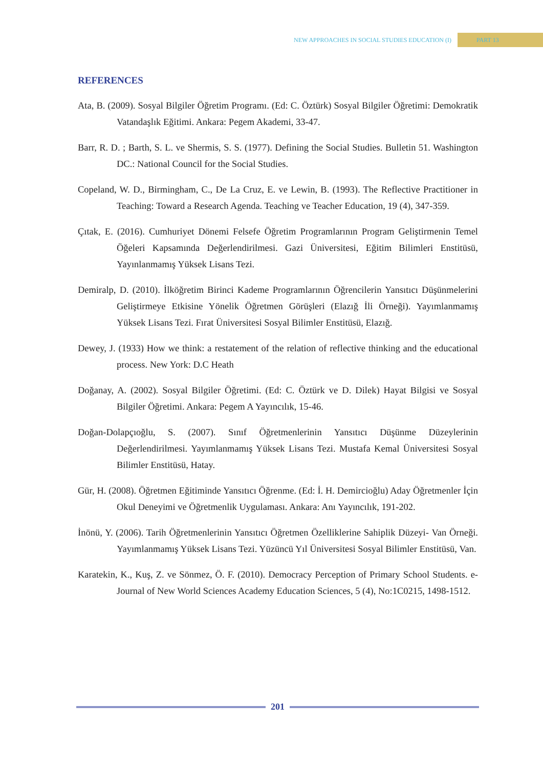NEW APPROACHES IN SOCIAL STUDIES EDUCATION (I)
PART 13
REFERENCES
Ata, B. (2009). Sosyal Bilgiler Öğretim Programı. (Ed: C. Öztürk) Sosyal Bilgiler Öğretimi: Demokratik Vatandaşlık Eğitimi. Ankara: Pegem Akademi, 33-47.
Barr, R. D. ; Barth, S. L. ve Shermis, S. S. (1977). Defining the Social Studies. Bulletin 51. Washington DC.: National Council for the Social Studies.
Copeland, W. D., Birmingham, C., De La Cruz, E. ve Lewin, B. (1993). The Reflective Practitioner in Teaching: Toward a Research Agenda. Teaching ve Teacher Education, 19 (4), 347-359.
Çıtak, E. (2016). Cumhuriyet Dönemi Felsefe Öğretim Programlarının Program Geliştirmenin Temel Öğeleri Kapsamında Değerlendirilmesi. Gazi Üniversitesi, Eğitim Bilimleri Enstitüsü, Yayınlanmamış Yüksek Lisans Tezi.
Demiralp, D. (2010). İlköğretim Birinci Kademe Programlarının Öğrencilerin Yansıtıcı Düşünmelerini Geliştirmeye Etkisine Yönelik Öğretmen Görüşleri (Elazığ İli Örneği). Yayımlanmamış Yüksek Lisans Tezi. Fırat Üniversitesi Sosyal Bilimler Enstitüsü, Elazığ.
Dewey, J. (1933) How we think: a restatement of the relation of reflective thinking and the educational process. New York: D.C Heath
Doğanay, A. (2002). Sosyal Bilgiler Öğretimi. (Ed: C. Öztürk ve D. Dilek) Hayat Bilgisi ve Sosyal Bilgiler Öğretimi. Ankara: Pegem A Yayıncılık, 15-46.
Doğan-Dolapçıoğlu, S. (2007). Sınıf Öğretmenlerinin Yansıtıcı Düşünme Düzeylerinin Değerlendirilmesi. Yayımlanmamış Yüksek Lisans Tezi. Mustafa Kemal Üniversitesi Sosyal Bilimler Enstitüsü, Hatay.
Gür, H. (2008). Öğretmen Eğitiminde Yansıtıcı Öğrenme. (Ed: İ. H. Demircioğlu) Aday Öğretmenler İçin Okul Deneyimi ve Öğretmenlik Uygulaması. Ankara: Anı Yayıncılık, 191-202.
İnönü, Y. (2006). Tarih Öğretmenlerinin Yansıtıcı Öğretmen Özelliklerine Sahiplik Düzeyi- Van Örneği. Yayımlanmamış Yüksek Lisans Tezi. Yüzüncü Yıl Üniversitesi Sosyal Bilimler Enstitüsü, Van.
Karatekin, K., Kuş, Z. ve Sönmez, Ö. F. (2010). Democracy Perception of Primary School Students. e-Journal of New World Sciences Academy Education Sciences, 5 (4), No:1C0215, 1498-1512.
201